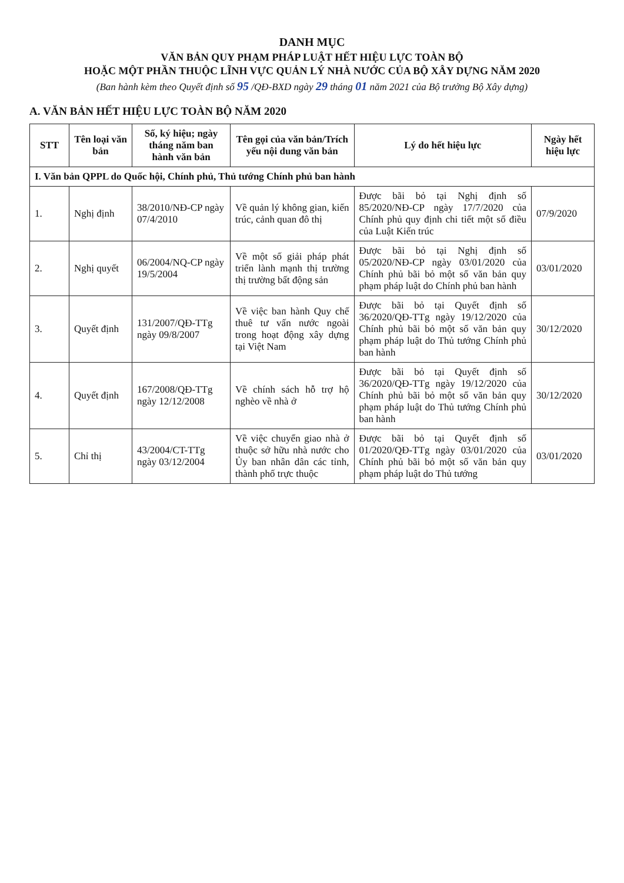DANH MỤC
VĂN BẢN QUY PHẠM PHÁP LUẬT HẾT HIỆU LỰC TOÀN BỘ
HOẶC MỘT PHẦN THUỘC LĨNH VỰC QUẢN LÝ NHÀ NƯỚC CỦA BỘ XÂY DỰNG NĂM 2020
(Ban hành kèm theo Quyết định số 95 /QĐ-BXD ngày 29 tháng 01 năm 2021 của Bộ trưởng Bộ Xây dựng)
A. VĂN BẢN HẾT HIỆU LỰC TOÀN BỘ NĂM 2020
| STT | Tên loại văn bản | Số, ký hiệu; ngày tháng năm ban hành văn bản | Tên gọi của văn bản/Trích yếu nội dung văn bản | Lý do hết hiệu lực | Ngày hết hiệu lực |
| --- | --- | --- | --- | --- | --- |
| I. Văn bản QPPL do Quốc hội, Chính phủ, Thủ tướng Chính phủ ban hành | | | | | |
| 1. | Nghị định | 38/2010/NĐ-CP ngày 07/4/2010 | Về quản lý không gian, kiến trúc, cảnh quan đô thị | Được bãi bỏ tại Nghị định số 85/2020/NĐ-CP ngày 17/7/2020 của Chính phủ quy định chi tiết một số điều của Luật Kiến trúc | 07/9/2020 |
| 2. | Nghị quyết | 06/2004/NQ-CP ngày 19/5/2004 | Về một số giải pháp phát triển lành mạnh thị trường thị trường bất động sản | Được bãi bỏ tại Nghị định số 05/2020/NĐ-CP ngày 03/01/2020 của Chính phủ bãi bỏ một số văn bản quy phạm pháp luật do Chính phủ ban hành | 03/01/2020 |
| 3. | Quyết định | 131/2007/QĐ-TTg ngày 09/8/2007 | Về việc ban hành Quy chế thuê tư vấn nước ngoài trong hoạt động xây dựng tại Việt Nam | Được bãi bỏ tại Quyết định số 36/2020/QĐ-TTg ngày 19/12/2020 của Chính phủ bãi bỏ một số văn bản quy phạm pháp luật do Thủ tướng Chính phủ ban hành | 30/12/2020 |
| 4. | Quyết định | 167/2008/QĐ-TTg ngày 12/12/2008 | Về chính sách hỗ trợ hộ nghèo về nhà ở | Được bãi bỏ tại Quyết định số 36/2020/QĐ-TTg ngày 19/12/2020 của Chính phủ bãi bỏ một số văn bản quy phạm pháp luật do Thủ tướng Chính phủ ban hành | 30/12/2020 |
| 5. | Chỉ thị | 43/2004/CT-TTg ngày 03/12/2004 | Về việc chuyển giao nhà ở thuộc sở hữu nhà nước cho Ủy ban nhân dân các tỉnh, thành phố trực thuộc | Được bãi bỏ tại Quyết định số 01/2020/QĐ-TTg ngày 03/01/2020 của Chính phủ bãi bỏ một số văn bản quy phạm pháp luật do Thủ tướng | 03/01/2020 |